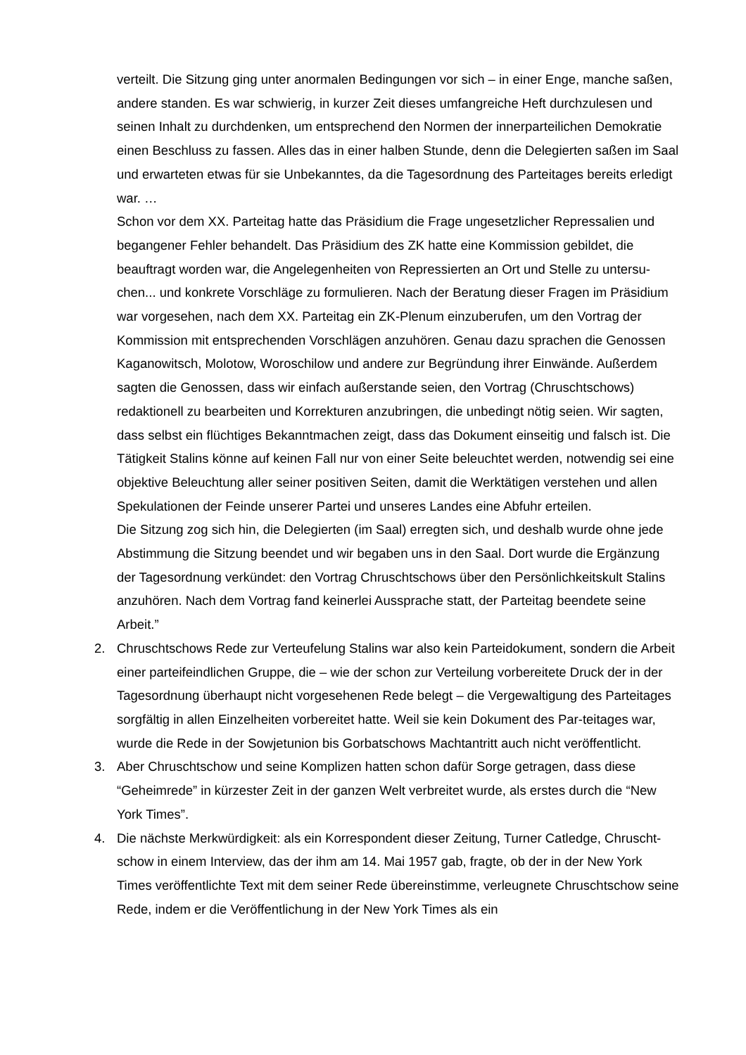verteilt. Die Sitzung ging unter anormalen Bedingungen vor sich – in einer Enge, manche saßen, andere standen. Es war schwierig, in kurzer Zeit dieses umfangreiche Heft durchzulesen und seinen Inhalt zu durchdenken, um entsprechend den Normen der innerparteilichen Demokratie einen Beschluss zu fassen. Alles das in einer halben Stunde, denn die Delegierten saßen im Saal und erwarteten etwas für sie Unbekanntes, da die Tagesordnung des Parteitages bereits erledigt war. …
Schon vor dem XX. Parteitag hatte das Präsidium die Frage ungesetzlicher Repressalien und begangener Fehler behandelt. Das Präsidium des ZK hatte eine Kommission gebildet, die beauftragt worden war, die Angelegenheiten von Repressierten an Ort und Stelle zu untersu-chen... und konkrete Vorschläge zu formulieren. Nach der Beratung dieser Fragen im Präsidium war vorgesehen, nach dem XX. Parteitag ein ZK-Plenum einzuberufen, um den Vortrag der Kommission mit entsprechenden Vorschlägen anzuhören. Genau dazu sprachen die Genossen Kaganowitsch, Molotow, Woroschilow und andere zur Begründung ihrer Einwände. Außerdem sagten die Genossen, dass wir einfach außerstande seien, den Vortrag (Chruschtschows) redaktionell zu bearbeiten und Korrekturen anzubringen, die unbedingt nötig seien. Wir sagten, dass selbst ein flüchtiges Bekanntmachen zeigt, dass das Dokument einseitig und falsch ist. Die Tätigkeit Stalins könne auf keinen Fall nur von einer Seite beleuchtet werden, notwendig sei eine objektive Beleuchtung aller seiner positiven Seiten, damit die Werktätigen verstehen und allen Spekulationen der Feinde unserer Partei und unseres Landes eine Abfuhr erteilen.
Die Sitzung zog sich hin, die Delegierten (im Saal) erregten sich, und deshalb wurde ohne jede Abstimmung die Sitzung beendet und wir begaben uns in den Saal. Dort wurde die Ergänzung der Tagesordnung verkündet: den Vortrag Chruschtschows über den Persönlichkeitskult Stalins anzuhören. Nach dem Vortrag fand keinerlei Aussprache statt, der Parteitag beendete seine Arbeit.”
2. Chruschtschows Rede zur Verteufelung Stalins war also kein Parteidokument, sondern die Arbeit einer parteifeindlichen Gruppe, die – wie der schon zur Verteilung vorbereitete Druck der in der Tagesordnung überhaupt nicht vorgesehenen Rede belegt – die Vergewaltigung des Parteitages sorgfältig in allen Einzelheiten vorbereitet hatte. Weil sie kein Dokument des Par-teitages war, wurde die Rede in der Sowjetunion bis Gorbatschows Machtantritt auch nicht veröffentlicht.
3. Aber Chruschtschow und seine Komplizen hatten schon dafür Sorge getragen, dass diese “Geheimrede” in kürzester Zeit in der ganzen Welt verbreitet wurde, als erstes durch die “New York Times”.
4. Die nächste Merkwürdigkeit: als ein Korrespondent dieser Zeitung, Turner Catledge, Chruscht-schow in einem Interview, das der ihm am 14. Mai 1957 gab, fragte, ob der in der New York Times veröffentlichte Text mit dem seiner Rede übereinstimme, verleugnete Chruschtschow seine Rede, indem er die Veröffentlichung in der New York Times als ein